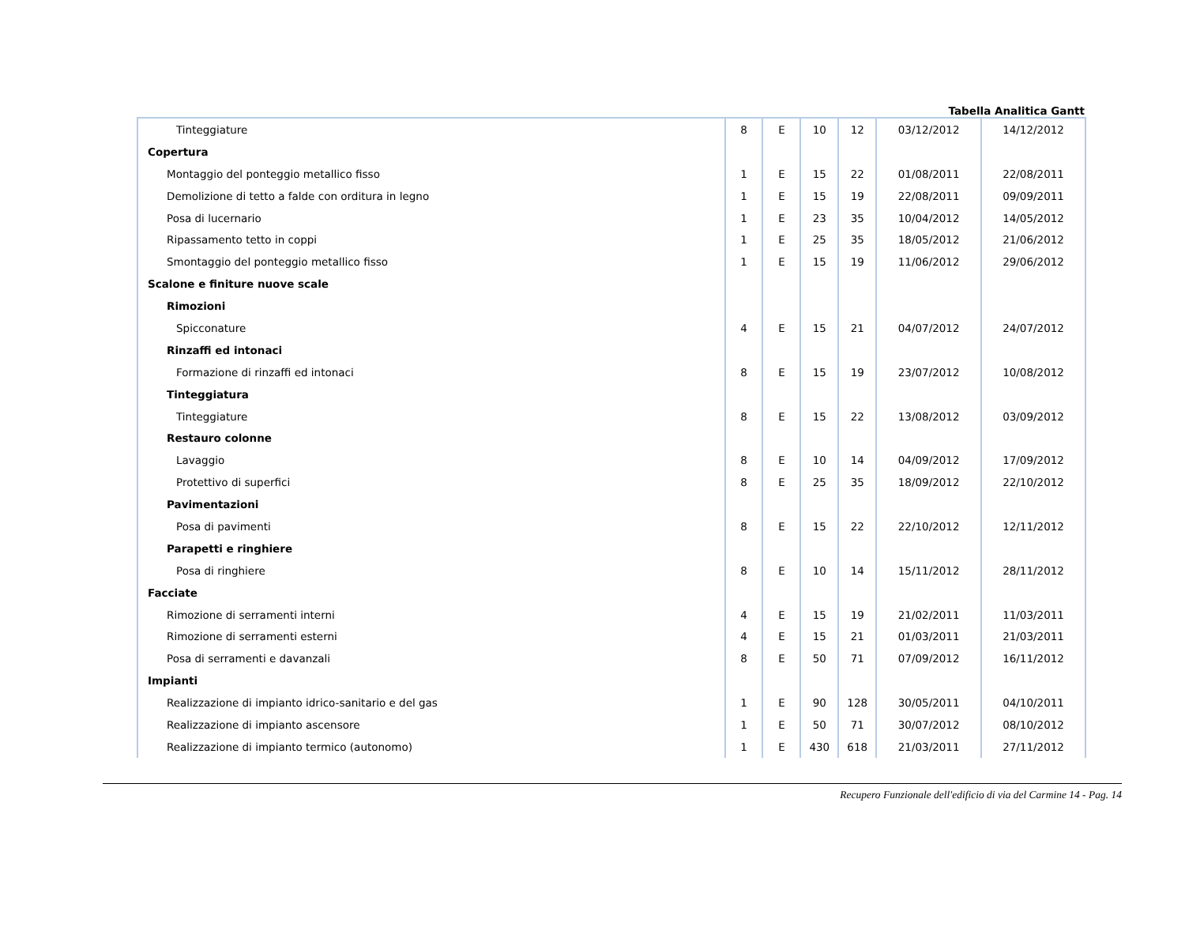Tabella Analitica Gantt
| Tinteggiature | 8 | E | 10 | 12 | 03/12/2012 | 14/12/2012 |
| Copertura | | | | | | |
| Montaggio del ponteggio metallico fisso | 1 | E | 15 | 22 | 01/08/2011 | 22/08/2011 |
| Demolizione di tetto a falde con orditura in legno | 1 | E | 15 | 19 | 22/08/2011 | 09/09/2011 |
| Posa di lucernario | 1 | E | 23 | 35 | 10/04/2012 | 14/05/2012 |
| Ripassamento tetto in coppi | 1 | E | 25 | 35 | 18/05/2012 | 21/06/2012 |
| Smontaggio del ponteggio metallico fisso | 1 | E | 15 | 19 | 11/06/2012 | 29/06/2012 |
| Scalone e finiture nuove scale | | | | | | |
| Rimozioni | | | | | | |
| Spicconature | 4 | E | 15 | 21 | 04/07/2012 | 24/07/2012 |
| Rinzaffi ed intonaci | | | | | | |
| Formazione di rinzaffi ed intonaci | 8 | E | 15 | 19 | 23/07/2012 | 10/08/2012 |
| Tinteggiatura | | | | | | |
| Tinteggiature | 8 | E | 15 | 22 | 13/08/2012 | 03/09/2012 |
| Restauro colonne | | | | | | |
| Lavaggio | 8 | E | 10 | 14 | 04/09/2012 | 17/09/2012 |
| Protettivo di superfici | 8 | E | 25 | 35 | 18/09/2012 | 22/10/2012 |
| Pavimentazioni | | | | | | |
| Posa di pavimenti | 8 | E | 15 | 22 | 22/10/2012 | 12/11/2012 |
| Parapetti e ringhiere | | | | | | |
| Posa di ringhiere | 8 | E | 10 | 14 | 15/11/2012 | 28/11/2012 |
| Facciate | | | | | | |
| Rimozione di serramenti interni | 4 | E | 15 | 19 | 21/02/2011 | 11/03/2011 |
| Rimozione di serramenti esterni | 4 | E | 15 | 21 | 01/03/2011 | 21/03/2011 |
| Posa di serramenti e davanzali | 8 | E | 50 | 71 | 07/09/2012 | 16/11/2012 |
| Impianti | | | | | | |
| Realizzazione di impianto idrico-sanitario e del gas | 1 | E | 90 | 128 | 30/05/2011 | 04/10/2011 |
| Realizzazione di impianto ascensore | 1 | E | 50 | 71 | 30/07/2012 | 08/10/2012 |
| Realizzazione di impianto termico (autonomo) | 1 | E | 430 | 618 | 21/03/2011 | 27/11/2012 |
Recupero Funzionale dell'edificio di via del Carmine 14 - Pag. 14